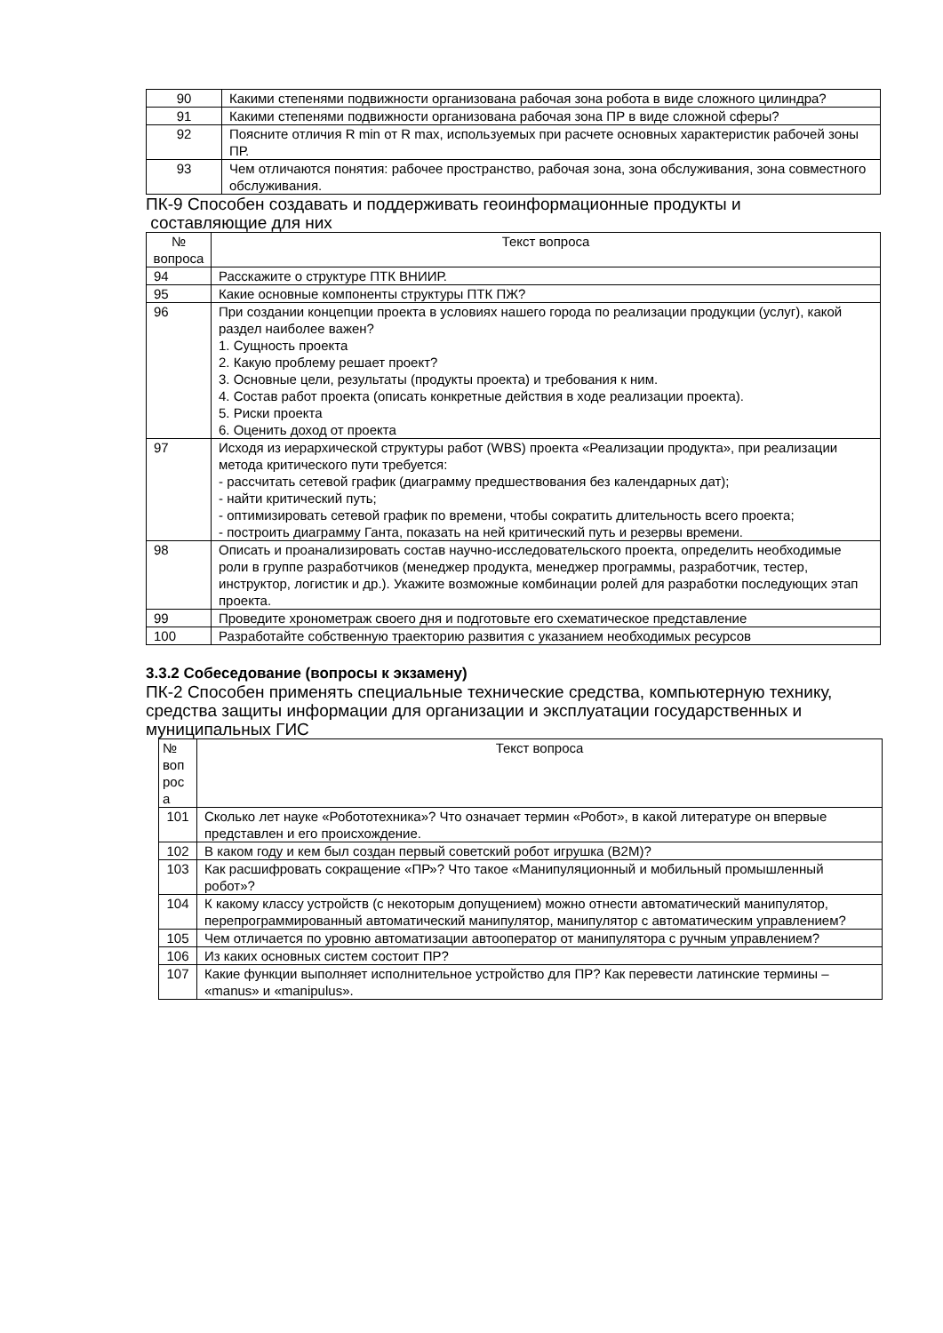| 90 | Какими степенями подвижности организована рабочая зона робота в виде сложного цилиндра? |
| 91 | Какими степенями подвижности организована рабочая зона ПР в виде сложной сферы? |
| 92 | Поясните отличия R min от R max, используемых при расчете основных характеристик рабочей зоны ПР. |
| 93 | Чем отличаются понятия: рабочее пространство, рабочая зона, зона обслуживания, зона совместного обслуживания. |
ПК-9 Способен создавать и поддерживать геоинформационные продукты и
составляющие для них
| № вопроса | Текст вопроса |
| 94 | Расскажите о структуре ПТК ВНИИР. |
| 95 | Какие основные компоненты структуры ПТК ПЖ? |
| 96 | При создании концепции проекта в условиях нашего города по реализации продукции (услуг), какой раздел наиболее важен? 1. Сущность проекта 2. Какую проблему решает проект? 3. Основные цели, результаты (продукты проекта) и требования к ним. 4. Состав работ проекта (описать конкретные действия в ходе реализации проекта). 5. Риски проекта 6. Оценить доход от проекта |
| 97 | Исходя из иерархической структуры работ (WBS) проекта «Реализации продукта», при реализации метода критического пути требуется: - рассчитать сетевой график (диаграмму предшествования без календарных дат); - найти критический путь; - оптимизировать сетевой график по времени, чтобы сократить длительность всего проекта; - построить диаграмму Ганта, показать на ней критический путь и резервы времени. |
| 98 | Описать и проанализировать состав научно-исследовательского проекта, определить необходимые роли в группе разработчиков (менеджер продукта, менеджер программы, разработчик, тестер, инструктор, логистик и др.). Укажите возможные комбинации ролей для разработки последующих этап проекта. |
| 99 | Проведите хронометраж своего дня и подготовьте его схематическое представление |
| 100 | Разработайте собственную траекторию развития с указанием необходимых ресурсов |
3.3.2 Собеседование (вопросы к экзамену)
ПК-2 Способен применять специальные технические средства, компьютерную технику, средства защиты информации для организации и эксплуатации государственных и муниципальных ГИС
| № воп рос а | Текст вопроса |
| 101 | Сколько лет науке «Робототехника»? Что означает термин «Робот», в какой литературе он впервые представлен и его происхождение. |
| 102 | В каком году и кем был создан первый советский робот игрушка (В2М)? |
| 103 | Как расшифровать сокращение «ПР»? Что такое «Манипуляционный и мобильный промышленный робот»? |
| 104 | К какому классу устройств (с некоторым допущением) можно отнести автоматический манипулятор, перепрограммированный автоматический манипулятор, манипулятор с автоматическим управлением? |
| 105 | Чем отличается по уровню автоматизации автооператор от манипулятора с ручным управлением? |
| 106 | Из каких основных систем состоит ПР? |
| 107 | Какие функции выполняет исполнительное устройство для ПР? Как перевести латинские термины – «manus» и «manipulus». |